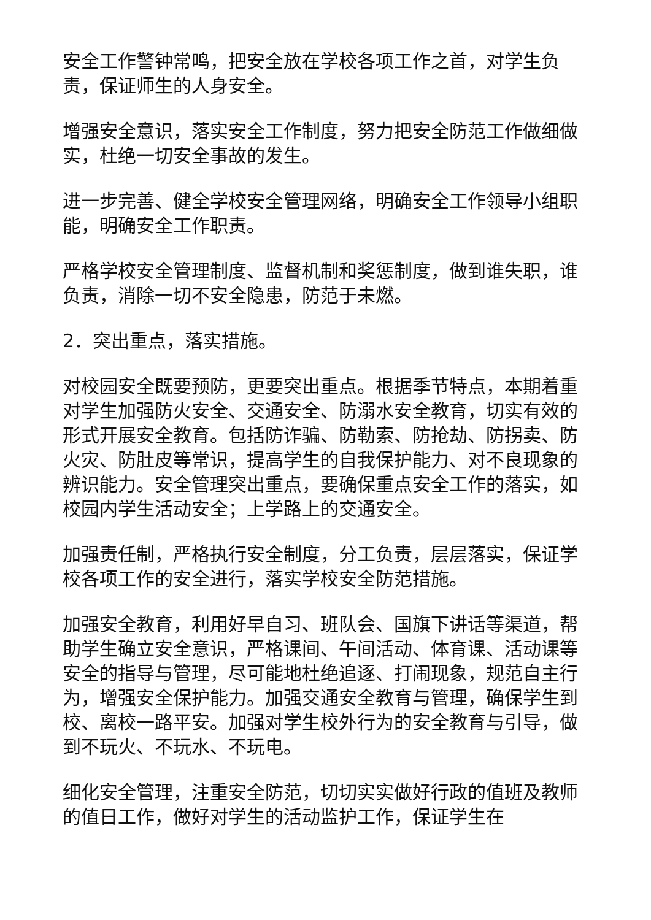安全工作警钟常鸣，把安全放在学校各项工作之首，对学生负责，保证师生的人身安全。
增强安全意识，落实安全工作制度，努力把安全防范工作做细做实，杜绝一切安全事故的发生。
进一步完善、健全学校安全管理网络，明确安全工作领导小组职能，明确安全工作职责。
严格学校安全管理制度、监督机制和奖惩制度，做到谁失职，谁负责，消除一切不安全隐患，防范于未燃。
2．突出重点，落实措施。
对校园安全既要预防，更要突出重点。根据季节特点，本期着重对学生加强防火安全、交通安全、防溺水安全教育，切实有效的形式开展安全教育。包括防诈骗、防勒索、防抢劫、防拐卖、防火灾、防肚皮等常识，提高学生的自我保护能力、对不良现象的辨识能力。安全管理突出重点，要确保重点安全工作的落实，如校园内学生活动安全；上学路上的交通安全。
加强责任制，严格执行安全制度，分工负责，层层落实，保证学校各项工作的安全进行，落实学校安全防范措施。
加强安全教育，利用好早自习、班队会、国旗下讲话等渠道，帮助学生确立安全意识，严格课间、午间活动、体育课、活动课等安全的指导与管理，尽可能地杜绝追逐、打闹现象，规范自主行为，增强安全保护能力。加强交通安全教育与管理，确保学生到校、离校一路平安。加强对学生校外行为的安全教育与引导，做到不玩火、不玩水、不玩电。
细化安全管理，注重安全防范，切切实实做好行政的值班及教师的值日工作，做好对学生的活动监护工作，保证学生在